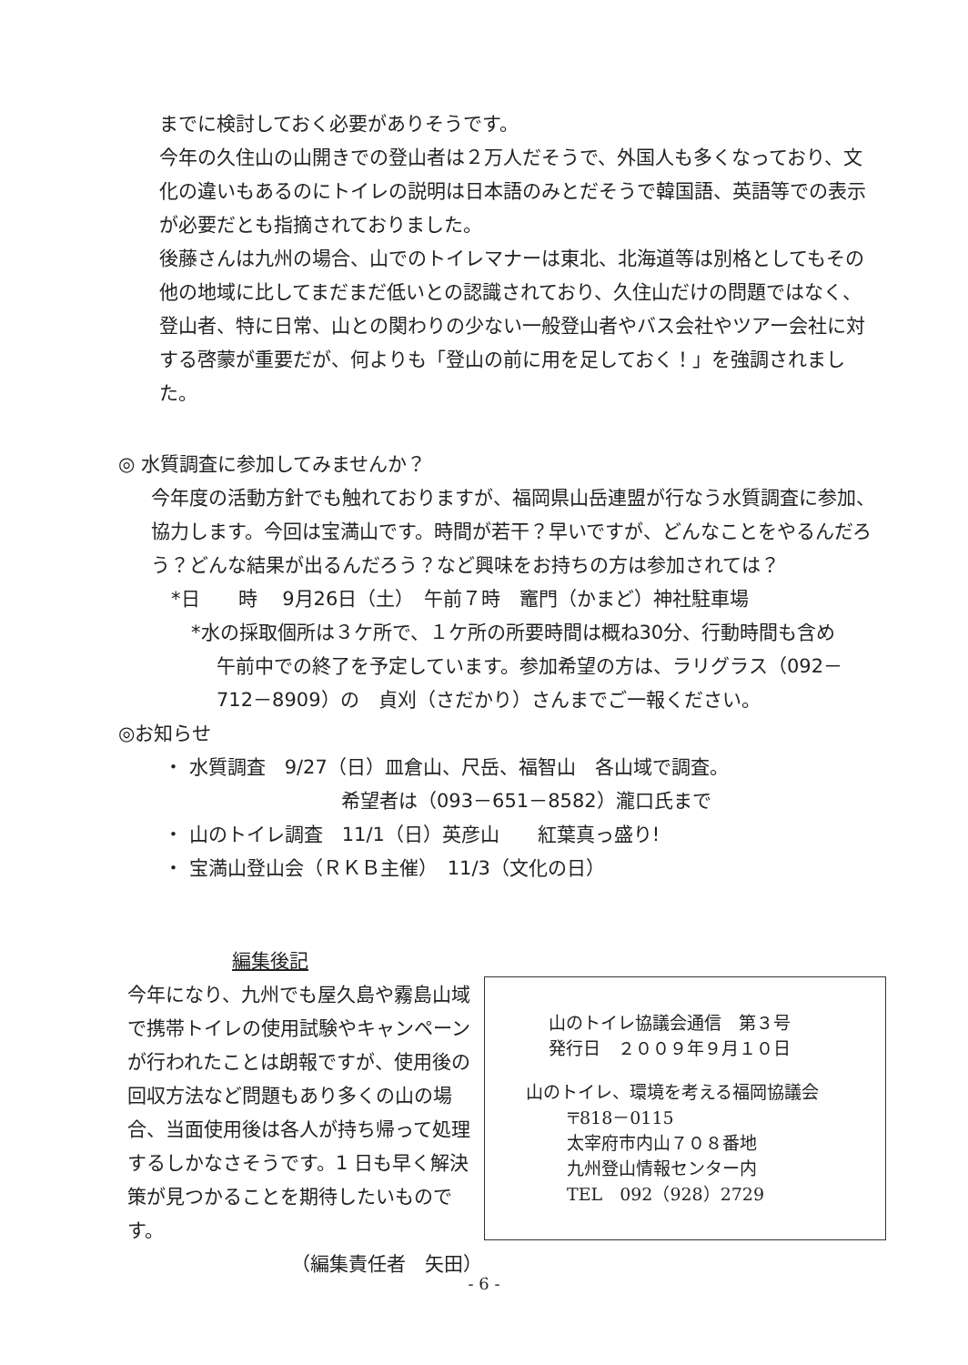までに検討しておく必要がありそうです。
今年の久住山の山開きでの登山者は２万人だそうで、外国人も多くなっており、文化の違いもあるのにトイレの説明は日本語のみとだそうで韓国語、英語等での表示が必要だとも指摘されておりました。
後藤さんは九州の場合、山でのトイレマナーは東北、北海道等は別格としてもその他の地域に比してまだまだ低いとの認識されており、久住山だけの問題ではなく、登山者、特に日常、山との関わりの少ない一般登山者やバス会社やツアー会社に対する啓蒙が重要だが、何よりも「登山の前に用を足しておく！」を強調されました。
◎ 水質調査に参加してみませんか？
今年度の活動方針でも触れておりますが、福岡県山岳連盟が行なう水質調査に参加、協力します。今回は宝満山です。時間が若干？早いですが、どんなことをやるんだろう？どんな結果が出るんだろう？など興味をお持ちの方は参加されては？
*日　　時　 9月26日（土）　午前７時　竈門（かまど）神社駐車場
*水の採取個所は３ケ所で、１ケ所の所要時間は概ね30分、行動時間も含め
午前中での終了を予定しています。参加希望の方は、ラリグラス（092－712－8909）の　貞刈（さだかり）さんまでご一報ください。
◎お知らせ
・ 水質調査　9/27（日）皿倉山、尺岳、福智山　各山域で調査。
希望者は（093－651－8582）瀧口氏まで
・ 山のトイレ調査　11/1（日）英彦山　　紅葉真っ盛り!
・ 宝満山登山会（ＲＫＢ主催）　11/3（文化の日）
編集後記
今年になり、九州でも屋久島や霧島山域で携帯トイレの使用試験やキャンペーンが行われたことは朗報ですが、使用後の回収方法など問題もあり多くの山の場合、当面使用後は各人が持ち帰って処理するしかなさそうです。1 日も早く解決策が見つかることを期待したいものです。
（編集責任者　矢田）
山のトイレ協議会通信　第３号
発行日　２００９年９月１０日
山のトイレ、環境を考える福岡協議会
〒818－0115
太宰府市内山７０８番地
九州登山情報センター内
TEL　092（928）2729
- 6 -